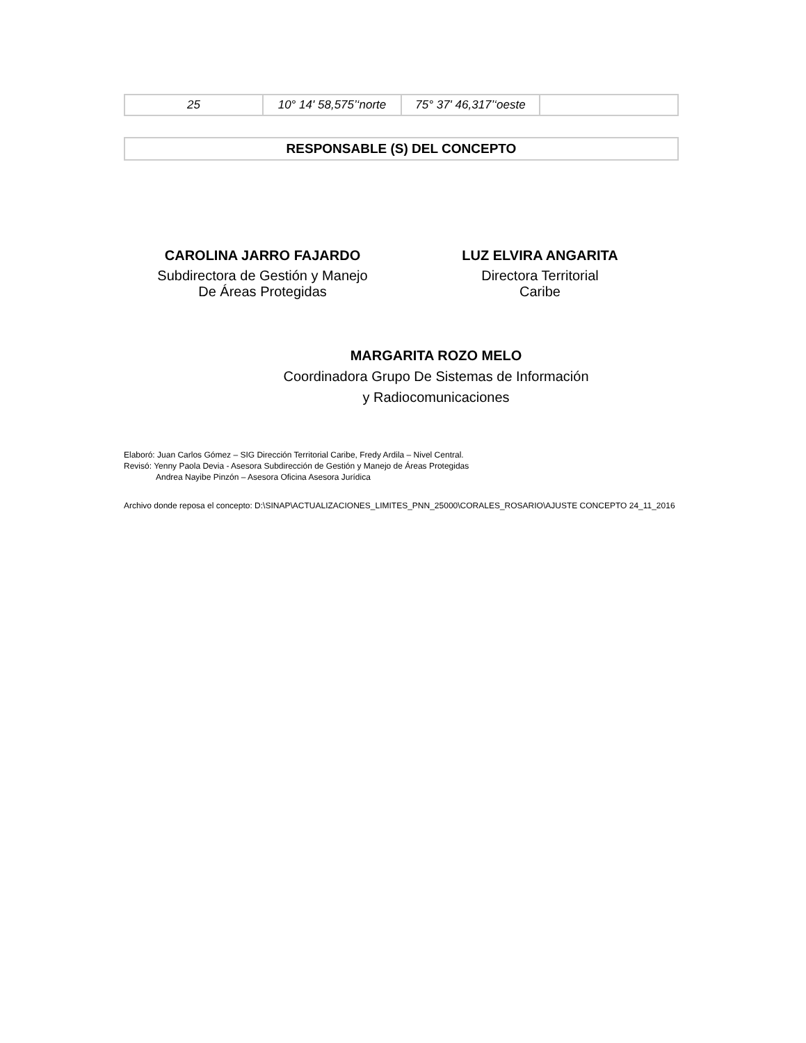| 25 | 10° 14' 58,575’‘norte | 75° 37' 46,317’‘oeste | |
RESPONSABLE (S) DEL CONCEPTO
CAROLINA JARRO FAJARDO
Subdirectora de Gestión y Manejo
De Áreas Protegidas
LUZ ELVIRA ANGARITA
Directora Territorial
Caribe
MARGARITA ROZO MELO
Coordinadora Grupo De Sistemas de Información
y Radiocomunicaciones
Elaboró: Juan Carlos Gómez – SIG Dirección Territorial Caribe, Fredy Ardila – Nivel Central.
Revisó: Yenny Paola Devia - Asesora Subdirección de Gestión y Manejo de Áreas Protegidas
Andrea Nayibe Pinzón – Asesora Oficina Asesora Jurídica
Archivo donde reposa el concepto: D:\SINAP\ACTUALIZACIONES_LIMITES_PNN_25000\CORALES_ROSARIO\AJUSTE CONCEPTO 24_11_2016